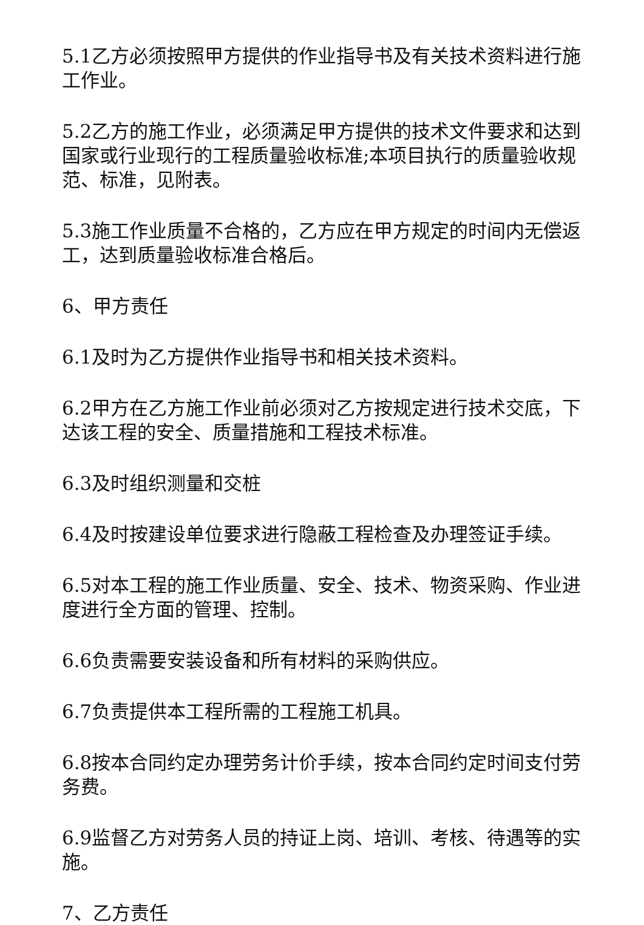5.1乙方必须按照甲方提供的作业指导书及有关技术资料进行施工作业。
5.2乙方的施工作业，必须满足甲方提供的技术文件要求和达到国家或行业现行的工程质量验收标准;本项目执行的质量验收规范、标准，见附表。
5.3施工作业质量不合格的，乙方应在甲方规定的时间内无偿返工，达到质量验收标准合格后。
6、甲方责任
6.1及时为乙方提供作业指导书和相关技术资料。
6.2甲方在乙方施工作业前必须对乙方按规定进行技术交底，下达该工程的安全、质量措施和工程技术标准。
6.3及时组织测量和交桩
6.4及时按建设单位要求进行隐蔽工程检查及办理签证手续。
6.5对本工程的施工作业质量、安全、技术、物资采购、作业进度进行全方面的管理、控制。
6.6负责需要安装设备和所有材料的采购供应。
6.7负责提供本工程所需的工程施工机具。
6.8按本合同约定办理劳务计价手续，按本合同约定时间支付劳务费。
6.9监督乙方对劳务人员的持证上岗、培训、考核、待遇等的实施。
7、乙方责任